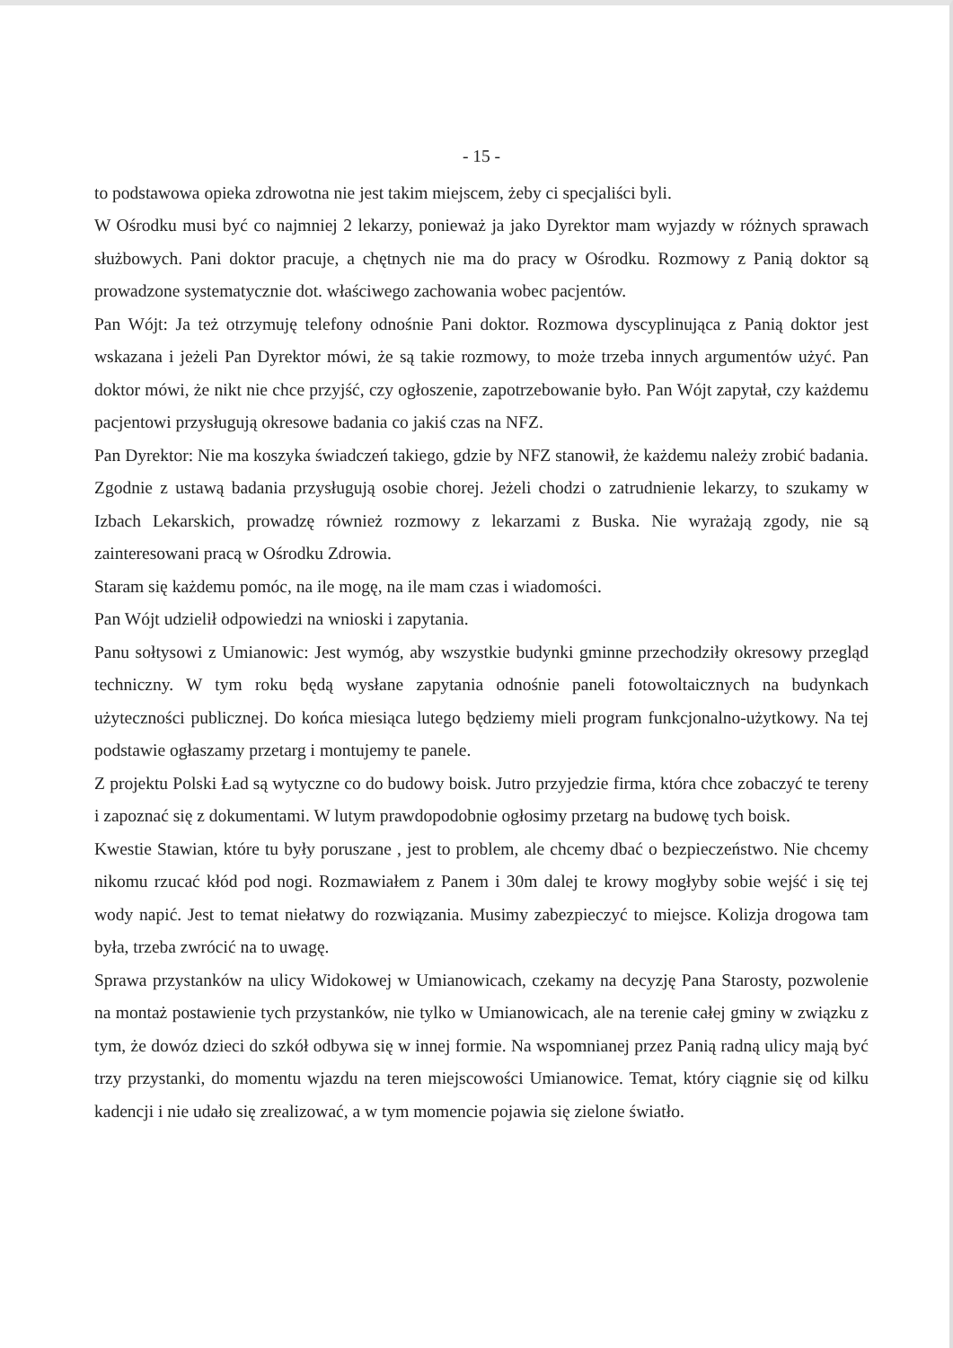- 15 -
to podstawowa opieka zdrowotna nie jest takim miejscem, żeby ci specjaliści byli.
W Ośrodku musi być co najmniej 2 lekarzy, ponieważ ja jako Dyrektor mam wyjazdy w różnych sprawach służbowych. Pani doktor pracuje, a chętnych nie ma do pracy w Ośrodku. Rozmowy z Panią doktor są prowadzone systematycznie dot. właściwego zachowania wobec pacjentów.
Pan Wójt: Ja też otrzymuję telefony odnośnie Pani doktor. Rozmowa dyscyplinująca z Panią doktor jest wskazana i jeżeli Pan Dyrektor mówi, że są takie rozmowy, to może trzeba innych argumentów użyć. Pan doktor mówi, że nikt nie chce przyjść, czy ogłoszenie, zapotrzebowanie było. Pan Wójt zapytał, czy każdemu pacjentowi przysługują okresowe badania co jakiś czas na NFZ.
Pan Dyrektor: Nie ma koszyka świadczeń takiego, gdzie by NFZ stanowił, że każdemu należy zrobić badania. Zgodnie z ustawą badania przysługują osobie chorej. Jeżeli chodzi o zatrudnienie lekarzy, to szukamy w Izbach Lekarskich, prowadzę również rozmowy z lekarzami z Buska. Nie wyrażają zgody, nie są zainteresowani pracą w Ośrodku Zdrowia.
Staram się każdemu pomóc, na ile mogę, na ile mam czas i wiadomości.
Pan Wójt udzielił odpowiedzi na wnioski i zapytania.
Panu sołtysowi z Umianowic: Jest wymóg, aby wszystkie budynki gminne przechodziły okresowy przegląd techniczny. W tym roku będą wysłane zapytania odnośnie paneli fotowoltaicznych na budynkach użyteczności publicznej. Do końca miesiąca lutego będziemy mieli program funkcjonalno-użytkowy. Na tej podstawie ogłaszamy przetarg i montujemy te panele.
Z projektu Polski Ład są wytyczne co do budowy boisk. Jutro przyjedzie firma, która chce zobaczyć te tereny i zapoznać się z dokumentami. W lutym prawdopodobnie ogłosimy przetarg na budowę tych boisk.
Kwestie Stawian, które tu były poruszane , jest to problem, ale chcemy dbać o bezpieczeństwo. Nie chcemy nikomu rzucać kłód pod nogi. Rozmawiałem z Panem i 30m dalej te krowy mogłyby sobie wejść i się tej wody napić. Jest to temat niełatwy do rozwiązania. Musimy zabezpieczyć to miejsce. Kolizja drogowa tam była, trzeba zwrócić na to uwagę.
Sprawa przystanków na ulicy Widokowej w Umianowicach, czekamy na decyzję Pana Starosty, pozwolenie na montaż postawienie tych przystanków, nie tylko w Umianowicach, ale na terenie całej gminy w związku z tym, że dowóz dzieci do szkół odbywa się w innej formie. Na wspomnianej przez Panią radną ulicy mają być trzy przystanki, do momentu wjazdu na teren miejscowości Umianowice. Temat, który ciągnie się od kilku kadencji i nie udało się zrealizować, a w tym momencie pojawia się zielone światło.